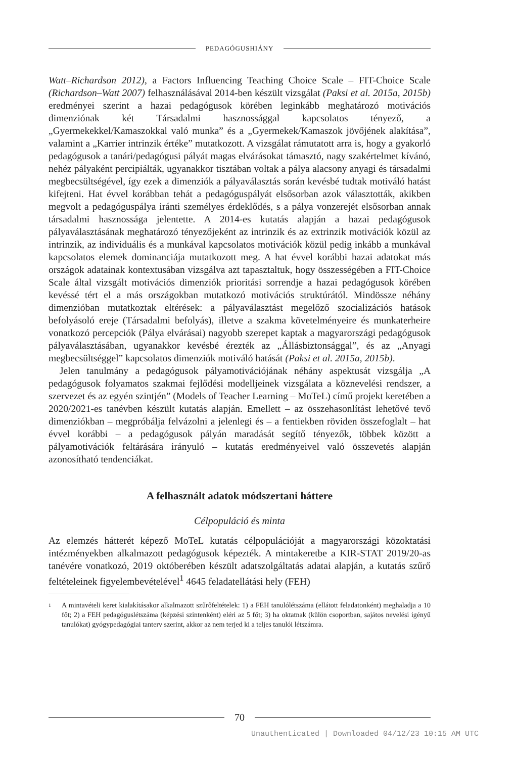PEDAGÓGUSHIÁNY
Watt–Richardson 2012), a Factors Influencing Teaching Choice Scale – FIT-Choice Scale (Richardson–Watt 2007) felhasználásával 2014-ben készült vizsgálat (Paksi et al. 2015a, 2015b) eredményei szerint a hazai pedagógusok körében leginkább meghatározó motivációs dimenziónak két Társadalmi hasznossággal kapcsolatos tényező, a „Gyermekekkel/Kamaszokkal való munka” és a „Gyermekek/Kamaszok jövőjének alakítása”, valamint a „Karrier intrinzik értéke” mutatkozott. A vizsgálat rámutatott arra is, hogy a gyakorló pedagógusok a tanári/pedagógusi pályát magas elvárásokat támasztó, nagy szakértelmet kívánó, nehéz pályaként percipiálták, ugyanakkor tisztában voltak a pálya alacsony anyagi és társadalmi megbecsültségével, így ezek a dimenziók a pályaválasztás során kevésbé tudtak motiváló hatást kifejteni. Hat évvel korábban tehát a pedagóguspályát elsősorban azok választották, akikben megvolt a pedagóguspálya iránti személyes érdeklődés, s a pálya vonzerejét elsősorban annak társadalmi hasznossága jelentette. A 2014-es kutatás alapján a hazai pedagógusok pályaválasztásának meghatározó tényezőjeként az intrinzik és az extrinzik motivációk közül az intrinzik, az individuális és a munkával kapcsolatos motivációk közül pedig inkább a munkával kapcsolatos elemek dominanciája mutatkozott meg. A hat évvel korábbi hazai adatokat más országok adatainak kontextusában vizsgálva azt tapasztaltuk, hogy összességében a FIT-Choice Scale által vizsgált motivációs dimenziók prioritási sorrendje a hazai pedagógusok körében kevéssé tért el a más országokban mutatkozó motivációs struktúrától. Mindössze néhány dimenzióban mutatkoztak eltérések: a pályaválasztást megelőző szocializációs hatások befolyásoló ereje (Társadalmi befolyás), illetve a szakma követelményeire és munkaterheire vonatkozó percepciók (Pálya elvárásai) nagyobb szerepet kaptak a magyarországi pedagógusok pályaválasztásában, ugyanakkor kevésbé érezték az „Állásbiztonsággal”, és az „Anyagi megbecsültséggel” kapcsolatos dimenziók motiváló hatását (Paksi et al. 2015a, 2015b).
Jelen tanulmány a pedagógusok pályamotivációjának néhány aspektusát vizsgálja „A pedagógusok folyamatos szakmai fejlődési modelljeinek vizsgálata a köznevelési rendszer, a szervezet és az egyén szintjén” (Models of Teacher Learning – MoTeL) című projekt keretében a 2020/2021-es tanévben készült kutatás alapján. Emellett – az összehasonlítást lehetővé tevő dimenziókban – megpróbálja felvázolni a jelenlegi és – a fentiekben röviden összefoglalt – hat évvel korábbi – a pedagógusok pályán maradását segítő tényezők, többek között a pályamotivációk feltárására irányuló – kutatás eredményeivel való összevetés alapján azonosítható tendenciákat.
A felhasznált adatok módszertani háttere
Célpopuláció és minta
Az elemzés hátterét képező MoTeL kutatás célpopulációját a magyarországi közoktatási intézményekben alkalmazott pedagógusok képezték. A mintakeretbe a KIR-STAT 2019/20-as tanévére vonatkozó, 2019 októberében készült adatszolgáltatás adatai alapján, a kutatás szűrő feltételeinek figyelembevételével<sup>1</sup> 4645 feladatellátási hely (FEH)
<sup>1</sup>
A mintavételi keret kialakításakor alkalmazott szűrőfeltételek: 1) a FEH tanulólétszáma (ellátott feladatonként) meghaladja a 10 főt; 2) a FEH pedagóguslétszáma (képzési szintenként) eléri az 5 főt; 3) ha oktatnak (külön csoportban, sajátos nevelési igényű tanulókat) gyógypedagógiai tanterv szerint, akkor az nem terjed ki a teljes tanulói létszámra.
70
Unauthenticated | Downloaded 04/12/23 10:15 AM UTC